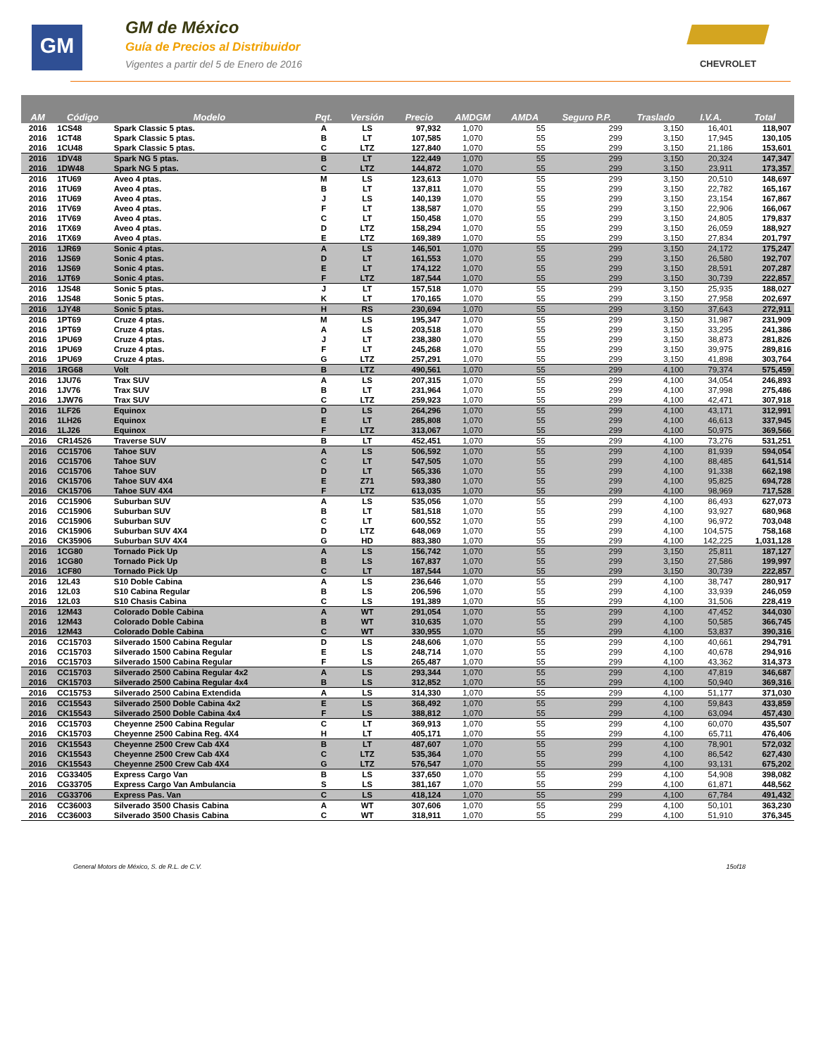GM
GM de México
Guía de Precios al Distribuidor
Vigentes a partir del 5 de Enero de 2016
CHEVROLET
| AM | Código | Modelo | Pqt. | Versión | Precio | AMDGM | AMDA | Seguro P.P. | Traslado | I.V.A. | Total |
| --- | --- | --- | --- | --- | --- | --- | --- | --- | --- | --- | --- |
| 2016 | 1CS48 | Spark Classic 5 ptas. | A | LS | 97,932 | 1,070 | 55 | 299 | 3,150 | 16,401 | 118,907 |
| 2016 | 1CT48 | Spark Classic 5 ptas. | B | LT | 107,585 | 1,070 | 55 | 299 | 3,150 | 17,945 | 130,105 |
| 2016 | 1CU48 | Spark Classic 5 ptas. | C | LTZ | 127,840 | 1,070 | 55 | 299 | 3,150 | 21,186 | 153,601 |
| 2016 | 1DV48 | Spark NG 5 ptas. | B | LT | 122,449 | 1,070 | 55 | 299 | 3,150 | 20,324 | 147,347 |
| 2016 | 1DW48 | Spark NG 5 ptas. | C | LTZ | 144,872 | 1,070 | 55 | 299 | 3,150 | 23,911 | 173,357 |
| 2016 | 1TU69 | Aveo 4 ptas. | M | LS | 123,613 | 1,070 | 55 | 299 | 3,150 | 20,510 | 148,697 |
| 2016 | 1TU69 | Aveo 4 ptas. | B | LT | 137,811 | 1,070 | 55 | 299 | 3,150 | 22,782 | 165,167 |
| 2016 | 1TU69 | Aveo 4 ptas. | J | LS | 140,139 | 1,070 | 55 | 299 | 3,150 | 23,154 | 167,867 |
| 2016 | 1TV69 | Aveo 4 ptas. | F | LT | 138,587 | 1,070 | 55 | 299 | 3,150 | 22,906 | 166,067 |
| 2016 | 1TV69 | Aveo 4 ptas. | C | LT | 150,458 | 1,070 | 55 | 299 | 3,150 | 24,805 | 179,837 |
| 2016 | 1TX69 | Aveo 4 ptas. | D | LTZ | 158,294 | 1,070 | 55 | 299 | 3,150 | 26,059 | 188,927 |
| 2016 | 1TX69 | Aveo 4 ptas. | E | LTZ | 169,389 | 1,070 | 55 | 299 | 3,150 | 27,834 | 201,797 |
| 2016 | 1JR69 | Sonic 4 ptas. | A | LS | 146,501 | 1,070 | 55 | 299 | 3,150 | 24,172 | 175,247 |
| 2016 | 1JS69 | Sonic 4 ptas. | D | LT | 161,553 | 1,070 | 55 | 299 | 3,150 | 26,580 | 192,707 |
| 2016 | 1JS69 | Sonic 4 ptas. | E | LT | 174,122 | 1,070 | 55 | 299 | 3,150 | 28,591 | 207,287 |
| 2016 | 1JT69 | Sonic 4 ptas. | F | LTZ | 187,544 | 1,070 | 55 | 299 | 3,150 | 30,739 | 222,857 |
| 2016 | 1JS48 | Sonic 5 ptas. | J | LT | 157,518 | 1,070 | 55 | 299 | 3,150 | 25,935 | 188,027 |
| 2016 | 1JS48 | Sonic 5 ptas. | K | LT | 170,165 | 1,070 | 55 | 299 | 3,150 | 27,958 | 202,697 |
| 2016 | 1JY48 | Sonic 5 ptas. | H | RS | 230,694 | 1,070 | 55 | 299 | 3,150 | 37,643 | 272,911 |
| 2016 | 1PT69 | Cruze 4 ptas. | M | LS | 195,347 | 1,070 | 55 | 299 | 3,150 | 31,987 | 231,909 |
| 2016 | 1PT69 | Cruze 4 ptas. | A | LS | 203,518 | 1,070 | 55 | 299 | 3,150 | 33,295 | 241,386 |
| 2016 | 1PU69 | Cruze 4 ptas. | J | LT | 238,380 | 1,070 | 55 | 299 | 3,150 | 38,873 | 281,826 |
| 2016 | 1PU69 | Cruze 4 ptas. | F | LT | 245,268 | 1,070 | 55 | 299 | 3,150 | 39,975 | 289,816 |
| 2016 | 1PU69 | Cruze 4 ptas. | G | LTZ | 257,291 | 1,070 | 55 | 299 | 3,150 | 41,898 | 303,764 |
| 2016 | 1RG68 | Volt | B | LTZ | 490,561 | 1,070 | 55 | 299 | 4,100 | 79,374 | 575,459 |
| 2016 | 1JU76 | Trax SUV | A | LS | 207,315 | 1,070 | 55 | 299 | 4,100 | 34,054 | 246,893 |
| 2016 | 1JV76 | Trax SUV | B | LT | 231,964 | 1,070 | 55 | 299 | 4,100 | 37,998 | 275,486 |
| 2016 | 1JW76 | Trax SUV | C | LTZ | 259,923 | 1,070 | 55 | 299 | 4,100 | 42,471 | 307,918 |
| 2016 | 1LF26 | Equinox | D | LS | 264,296 | 1,070 | 55 | 299 | 4,100 | 43,171 | 312,991 |
| 2016 | 1LH26 | Equinox | E | LT | 285,808 | 1,070 | 55 | 299 | 4,100 | 46,613 | 337,945 |
| 2016 | 1LJ26 | Equinox | F | LTZ | 313,067 | 1,070 | 55 | 299 | 4,100 | 50,975 | 369,566 |
| 2016 | CR14526 | Traverse SUV | B | LT | 452,451 | 1,070 | 55 | 299 | 4,100 | 73,276 | 531,251 |
| 2016 | CC15706 | Tahoe SUV | A | LS | 506,592 | 1,070 | 55 | 299 | 4,100 | 81,939 | 594,054 |
| 2016 | CC15706 | Tahoe SUV | C | LT | 547,505 | 1,070 | 55 | 299 | 4,100 | 88,485 | 641,514 |
| 2016 | CC15706 | Tahoe SUV | D | LT | 565,336 | 1,070 | 55 | 299 | 4,100 | 91,338 | 662,198 |
| 2016 | CK15706 | Tahoe SUV 4X4 | E | Z71 | 593,380 | 1,070 | 55 | 299 | 4,100 | 95,825 | 694,728 |
| 2016 | CK15706 | Tahoe SUV 4X4 | F | LTZ | 613,035 | 1,070 | 55 | 299 | 4,100 | 98,969 | 717,528 |
| 2016 | CC15906 | Suburban SUV | A | LS | 535,056 | 1,070 | 55 | 299 | 4,100 | 86,493 | 627,073 |
| 2016 | CC15906 | Suburban SUV | B | LT | 581,518 | 1,070 | 55 | 299 | 4,100 | 93,927 | 680,968 |
| 2016 | CC15906 | Suburban SUV | C | LT | 600,552 | 1,070 | 55 | 299 | 4,100 | 96,972 | 703,048 |
| 2016 | CK15906 | Suburban SUV 4X4 | D | LTZ | 648,069 | 1,070 | 55 | 299 | 4,100 | 104,575 | 758,168 |
| 2016 | CK35906 | Suburban SUV 4X4 | G | HD | 883,380 | 1,070 | 55 | 299 | 4,100 | 142,225 | 1,031,128 |
| 2016 | 1CG80 | Tornado Pick Up | A | LS | 156,742 | 1,070 | 55 | 299 | 3,150 | 25,811 | 187,127 |
| 2016 | 1CG80 | Tornado Pick Up | B | LS | 167,837 | 1,070 | 55 | 299 | 3,150 | 27,586 | 199,997 |
| 2016 | 1CF80 | Tornado Pick Up | C | LT | 187,544 | 1,070 | 55 | 299 | 3,150 | 30,739 | 222,857 |
| 2016 | 12L43 | S10 Doble Cabina | A | LS | 236,646 | 1,070 | 55 | 299 | 4,100 | 38,747 | 280,917 |
| 2016 | 12L03 | S10 Cabina Regular | B | LS | 206,596 | 1,070 | 55 | 299 | 4,100 | 33,939 | 246,059 |
| 2016 | 12L03 | S10 Chasis Cabina | C | LS | 191,389 | 1,070 | 55 | 299 | 4,100 | 31,506 | 228,419 |
| 2016 | 12M43 | Colorado Doble Cabina | A | WT | 291,054 | 1,070 | 55 | 299 | 4,100 | 47,452 | 344,030 |
| 2016 | 12M43 | Colorado Doble Cabina | B | WT | 310,635 | 1,070 | 55 | 299 | 4,100 | 50,585 | 366,745 |
| 2016 | 12M43 | Colorado Doble Cabina | C | WT | 330,955 | 1,070 | 55 | 299 | 4,100 | 53,837 | 390,316 |
| 2016 | CC15703 | Silverado 1500 Cabina Regular | D | LS | 248,606 | 1,070 | 55 | 299 | 4,100 | 40,661 | 294,791 |
| 2016 | CC15703 | Silverado 1500 Cabina Regular | E | LS | 248,714 | 1,070 | 55 | 299 | 4,100 | 40,678 | 294,916 |
| 2016 | CC15703 | Silverado 1500 Cabina Regular | F | LS | 265,487 | 1,070 | 55 | 299 | 4,100 | 43,362 | 314,373 |
| 2016 | CC15703 | Silverado 2500 Cabina Regular 4x2 | A | LS | 293,344 | 1,070 | 55 | 299 | 4,100 | 47,819 | 346,687 |
| 2016 | CK15703 | Silverado 2500 Cabina Regular 4x4 | B | LS | 312,852 | 1,070 | 55 | 299 | 4,100 | 50,940 | 369,316 |
| 2016 | CC15753 | Silverado 2500 Cabina Extendida | A | LS | 314,330 | 1,070 | 55 | 299 | 4,100 | 51,177 | 371,030 |
| 2016 | CC15543 | Silverado 2500 Doble Cabina 4x2 | E | LS | 368,492 | 1,070 | 55 | 299 | 4,100 | 59,843 | 433,859 |
| 2016 | CK15543 | Silverado 2500 Doble Cabina 4x4 | F | LS | 388,812 | 1,070 | 55 | 299 | 4,100 | 63,094 | 457,430 |
| 2016 | CC15703 | Cheyenne 2500 Cabina Regular | C | LT | 369,913 | 1,070 | 55 | 299 | 4,100 | 60,070 | 435,507 |
| 2016 | CK15703 | Cheyenne 2500 Cabina Reg. 4X4 | H | LT | 405,171 | 1,070 | 55 | 299 | 4,100 | 65,711 | 476,406 |
| 2016 | CK15543 | Cheyenne 2500 Crew Cab 4X4 | B | LT | 487,607 | 1,070 | 55 | 299 | 4,100 | 78,901 | 572,032 |
| 2016 | CK15543 | Cheyenne 2500 Crew Cab 4X4 | C | LTZ | 535,364 | 1,070 | 55 | 299 | 4,100 | 86,542 | 627,430 |
| 2016 | CK15543 | Cheyenne 2500 Crew Cab 4X4 | G | LTZ | 576,547 | 1,070 | 55 | 299 | 4,100 | 93,131 | 675,202 |
| 2016 | CG33405 | Express Cargo Van | B | LS | 337,650 | 1,070 | 55 | 299 | 4,100 | 54,908 | 398,082 |
| 2016 | CG33705 | Express Cargo Van Ambulancia | S | LS | 381,167 | 1,070 | 55 | 299 | 4,100 | 61,871 | 448,562 |
| 2016 | CG33706 | Express Pas. Van | C | LS | 418,124 | 1,070 | 55 | 299 | 4,100 | 67,784 | 491,432 |
| 2016 | CC36003 | Silverado 3500 Chasis Cabina | A | WT | 307,606 | 1,070 | 55 | 299 | 4,100 | 50,101 | 363,230 |
| 2016 | CC36003 | Silverado 3500 Chasis Cabina | C | WT | 318,911 | 1,070 | 55 | 299 | 4,100 | 51,910 | 376,345 |
General Motors de México, S. de R.L. de C.V. 15of18